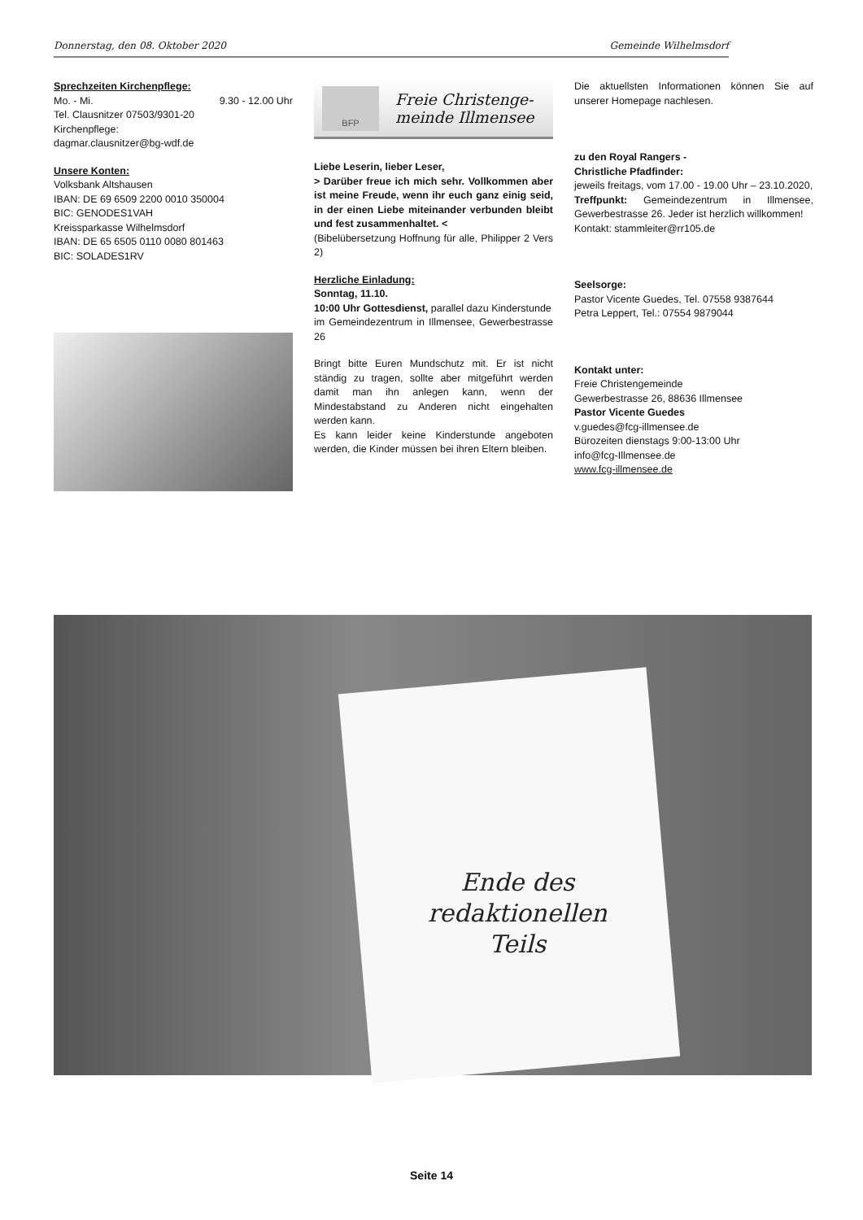Donnerstag, den 08. Oktober 2020 Gemeinde Wilhelmsdorf
Sprechzeiten Kirchenpflege:
Mo. - Mi. 9.30 - 12.00 Uhr
Tel. Clausnitzer 07503/9301-20
Kirchenpflege:
dagmar.clausnitzer@bg-wdf.de
Unsere Konten:
Volksbank Altshausen
IBAN: DE 69 6509 2200 0010 350004
BIC: GENODES1VAH
Kreissparkasse Wilhelmsdorf
IBAN: DE 65 6505 0110 0080 801463
BIC: SOLADES1RV
BFP
Freie Christenge-
meinde Illmensee
Liebe Leserin, lieber Leser,
> Darüber freue ich mich sehr. Vollkommen aber ist meine Freude, wenn ihr euch ganz einig seid, in der einen Liebe miteinander verbunden bleibt und fest zusammenhaltet. <
(Bibelübersetzung Hoffnung für alle, Philipper 2 Vers 2)
Herzliche Einladung:
Sonntag, 11.10.
10:00 Uhr Gottesdienst, parallel dazu Kinderstunde
im Gemeindezentrum in Illmensee, Gewerbestrasse 26
Bringt bitte Euren Mundschutz mit. Er ist nicht ständig zu tragen, sollte aber mitgeführt werden damit man ihn anlegen kann, wenn der Mindestabstand zu Anderen nicht eingehalten werden kann.
Es kann leider keine Kinderstunde angeboten werden, die Kinder müssen bei ihren Eltern bleiben.
Die aktuellsten Informationen können Sie auf unserer Homepage nachlesen.
zu den Royal Rangers -
Christliche Pfadfinder:
jeweils freitags, vom 17.00 - 19.00 Uhr – 23.10.2020,
Treffpunkt: Gemeindezentrum in Illmensee, Gewerbestrasse 26. Jeder ist herzlich willkommen!
Kontakt: stammleiter@rr105.de
Seelsorge:
Pastor Vicente Guedes, Tel. 07558 9387644
Petra Leppert, Tel.: 07554 9879044
Kontakt unter:
Freie Christengemeinde
Gewerbestrasse 26, 88636 Illmensee
Pastor Vicente Guedes
v.guedes@fcg-illmensee.de
Bürozeiten dienstags 9:00-13:00 Uhr
info@fcg-Illmensee.de
www.fcg-illmensee.de
Ende des
redaktionellen
Teils
Seite 14